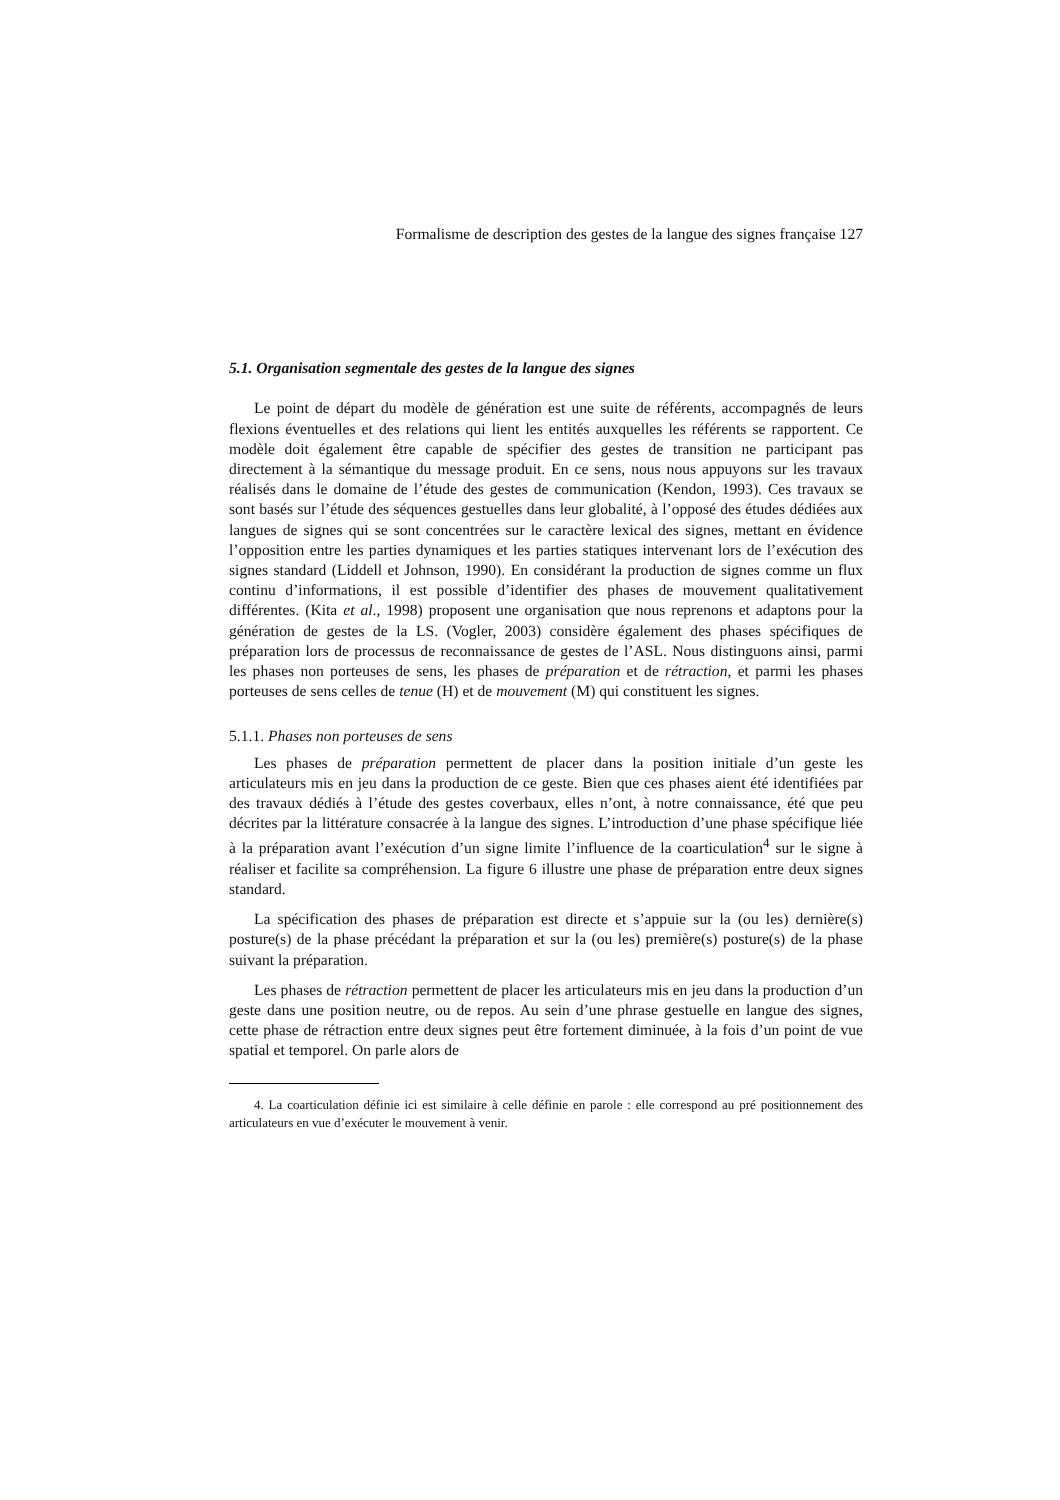Formalisme de description des gestes de la langue des signes française 127
5.1. Organisation segmentale des gestes de la langue des signes
Le point de départ du modèle de génération est une suite de référents, accompagnés de leurs flexions éventuelles et des relations qui lient les entités auxquelles les référents se rapportent. Ce modèle doit également être capable de spécifier des gestes de transition ne participant pas directement à la sémantique du message produit. En ce sens, nous nous appuyons sur les travaux réalisés dans le domaine de l’étude des gestes de communication (Kendon, 1993). Ces travaux se sont basés sur l’étude des séquences gestuelles dans leur globalité, à l’opposé des études dédiées aux langues de signes qui se sont concentrées sur le caractère lexical des signes, mettant en évidence l’opposition entre les parties dynamiques et les parties statiques intervenant lors de l’exécution des signes standard (Liddell et Johnson, 1990). En considérant la production de signes comme un flux continu d’informations, il est possible d’identifier des phases de mouvement qualitativement différentes. (Kita et al., 1998) proposent une organisation que nous reprenons et adaptons pour la génération de gestes de la LS. (Vogler, 2003) considère également des phases spécifiques de préparation lors de processus de reconnaissance de gestes de l’ASL. Nous distinguons ainsi, parmi les phases non porteuses de sens, les phases de préparation et de rétraction, et parmi les phases porteuses de sens celles de tenue (H) et de mouvement (M) qui constituent les signes.
5.1.1. Phases non porteuses de sens
Les phases de préparation permettent de placer dans la position initiale d’un geste les articulateurs mis en jeu dans la production de ce geste. Bien que ces phases aient été identifiées par des travaux dédiés à l’étude des gestes coverbaux, elles n’ont, à notre connaissance, été que peu décrites par la littérature consacrée à la langue des signes. L’introduction d’une phase spécifique liée à la préparation avant l’exécution d’un signe limite l’influence de la coarticulation<sup>4</sup> sur le signe à réaliser et facilite sa compréhension. La figure 6 illustre une phase de préparation entre deux signes standard.
La spécification des phases de préparation est directe et s’appuie sur la (ou les) dernière(s) posture(s) de la phase précédant la préparation et sur la (ou les) première(s) posture(s) de la phase suivant la préparation.
Les phases de rétraction permettent de placer les articulateurs mis en jeu dans la production d’un geste dans une position neutre, ou de repos. Au sein d’une phrase gestuelle en langue des signes, cette phase de rétraction entre deux signes peut être fortement diminuée, à la fois d’un point de vue spatial et temporel. On parle alors de
4. La coarticulation définie ici est similaire à celle définie en parole : elle correspond au pré positionnement des articulateurs en vue d’exécuter le mouvement à venir.